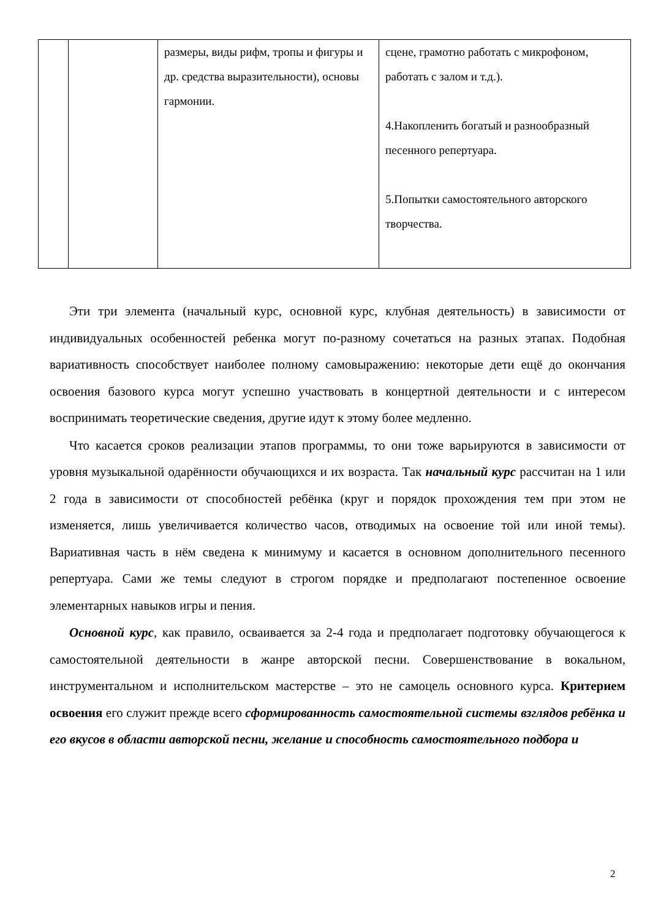| | | размеры, виды рифм, тропы и фигуры и др. средства выразительности), основы гармонии. | сцене, грамотно работать с микрофоном, работать с залом и т.д.). 4.Накопленить богатый и разнообразный песенного репертуара. 5.Попытки самостоятельного авторского творчества. |
Эти три элемента (начальный курс, основной курс, клубная деятельность) в зависимости от индивидуальных особенностей ребенка могут по-разному сочетаться на разных этапах. Подобная вариативность способствует наиболее полному самовыражению: некоторые дети ещё до окончания освоения базового курса могут успешно участвовать в концертной деятельности и с интересом воспринимать теоретические сведения, другие идут к этому более медленно.
Что касается сроков реализации этапов программы, то они тоже варьируются в зависимости от уровня музыкальной одарённости обучающихся и их возраста. Так начальный курс рассчитан на 1 или 2 года в зависимости от способностей ребёнка (круг и порядок прохождения тем при этом не изменяется, лишь увеличивается количество часов, отводимых на освоение той или иной темы). Вариативная часть в нём сведена к минимуму и касается в основном дополнительного песенного репертуара. Сами же темы следуют в строгом порядке и предполагают постепенное освоение элементарных навыков игры и пения.
Основной курс, как правило, осваивается за 2-4 года и предполагает подготовку обучающегося к самостоятельной деятельности в жанре авторской песни. Совершенствование в вокальном, инструментальном и исполнительском мастерстве – это не самоцель основного курса. Критерием освоения его служит прежде всего сформированность самостоятельной системы взглядов ребёнка и его вкусов в области авторской песни, желание и способность самостоятельного подбора и
2